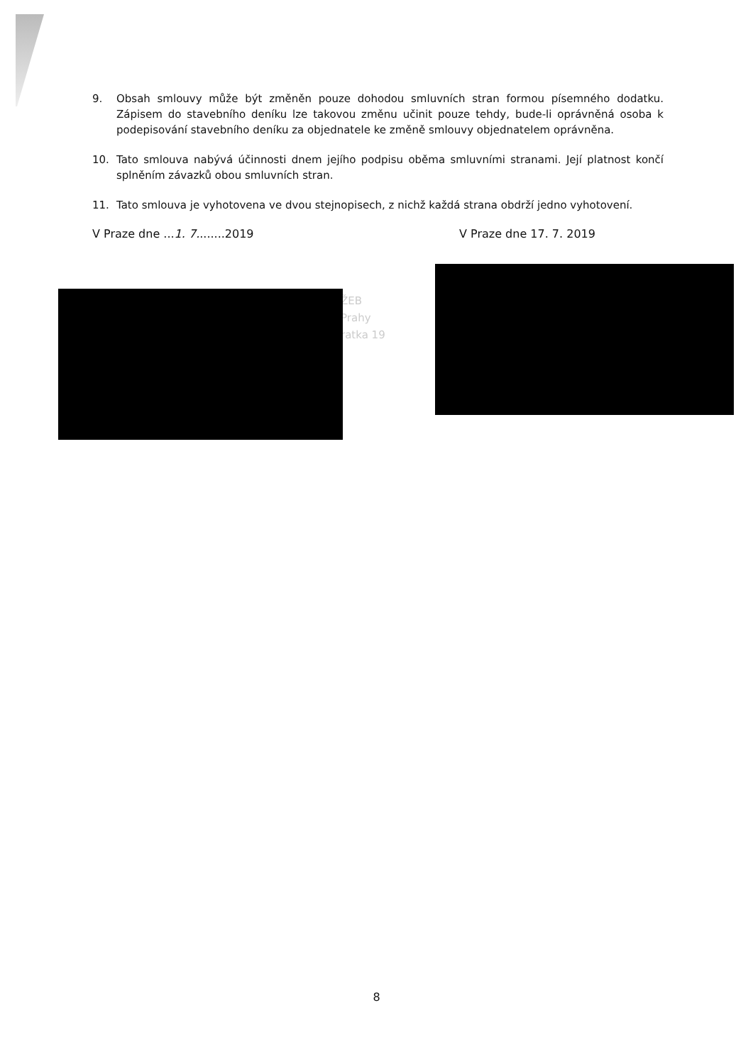9. Obsah smlouvy může být změněn pouze dohodou smluvních stran formou písemného dodatku. Zápisem do stavebního deníku lze takovou změnu učinit pouze tehdy, bude-li oprávněná osoba k podepisování stavebního deníku za objednatele ke změně smlouvy objednatelem oprávněna.
10. Tato smlouva nabývá účinnosti dnem jejího podpisu oběma smluvními stranami. Její platnost končí splněním závazků obou smluvních stran.
11. Tato smlouva je vyhotovena ve dvou stejnopisech, z nichž každá strana obdrží jedno vyhotovení.
V Praze dne ...1. 7........2019 V Praze dne 17. 7. 2019
ŽEB
Prahy
ratka 19
8